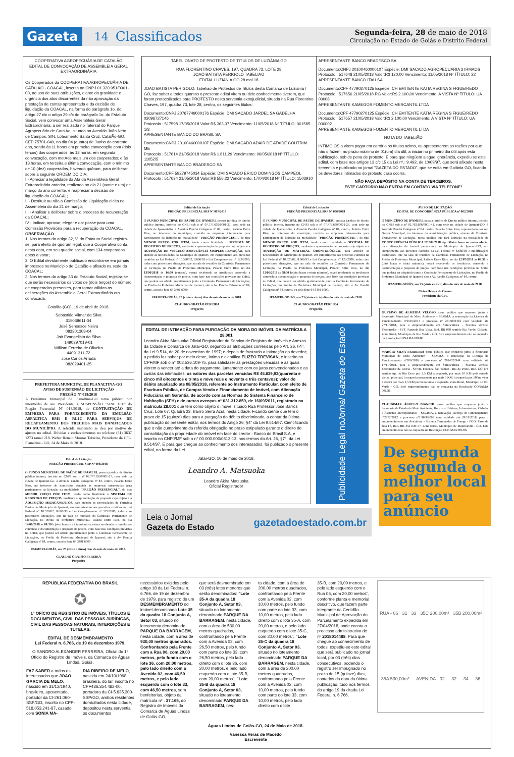Gazeta
14
Classificados
Segunda-feira, 28 de maio de 2018
Circulação no Estado de Goiás e Distrito Federal
COOPERATIVA AGROPECUÁRIA DE CATALÃO
EDITAL DE CONVOCAÇÃO DE ASSEMBLEIA GERAL EXTRAORDINÁRIA
Os Cooperados da COOPERATIVA AGROPECUÁRIA DE CATALÃO - COACAL, inscrita no CNPJ 01.320.951/0001-00, no uso de suas atribuições, diante da gravidade e urgência dos atos decorrentes da não aprovação da prestação de contas apresentada e da decisão de liquidação da COACAL, na forma do parágrafo 1o. do artigo 27 c/c o artigo 29 c/c do parágrafo 1o. do Estatuto Social, vem convocar uma Assembleia Geral Extraordinária, a ser realizada no Tatersal do Parque Agropecuário de CatalÃo, situado na Avenida João Neto de Campos, S/N, Loteamento Santa Cruz, CatalÃo-GO, CEP 75701-040, no dia 04 (quatro) de Junho do corrente ano, sendo às 11 horas em primeira convocação com (dois terços) dos cooperados; às 12 horas, em segunda convocação, com metAde mais um dos cooperados; e às 13 horas, em terceira e última convocação, com o mínimo de 10 (dez) cooperados, havendo quórum, para deliberar sobre a seguinte ORDEM DO DIA:
I - Apreciar a legalidade da Ata da Assembleia Geral Extraordinária anterior, realizada no dia 21 (vonte e um) de março do ano corrente, e reapreciar a decisão de liquidação da COACAL;
II - Destituir ou não a Comissão de Liquidação eleita na Assembleia do dia 21 de março;
III - Analisar e deliberar sobre o processo de recuperação da COACAL;
IV - Indicar, aprovar, eleger e dar posse para uma Comissão Provisória para a recuperação da COACAL.
OBSERVAÇÃO
1. Nos termos do artigo 32, V, do Estatuto Social registra-se, para efeito de quórum legal, que a Cooperativa conta, nesta data, em seu quadro social, com 134 cooperados aptos a votar;
2. O Edital devidamente publicado encontra-se em jornais impressos no Município de Catalão e afixado na sede da COACAL;
3. Nos termos do artigo 33 do Estatuto Social, registra-se que serão necessários os votos de (dois terços) do número de cooperados presentes, para tornar válidas as deliberações da Assembleia Geral Extraordinária ora convocada.
Catalão (GO), 19 de abril de 2018.
Sebastião Vilmar da Silva
315038611-04
José Senoesce Neiva
083301308-04
Jair Evangelista da Silva
1490397019-01
William Ferreira de Oliveira
44091311-72
José Carlos Arruda
082029401-25
PREFEITURA MUNICIPAL DE PLANALTINA-GO
AVISO DE SUSPENSÃO DE LICITAÇÃO
PREGÃO Nº 018/2018
A Prefeitura Municipal de Planaltina-GO torna público por intermédio de seu Presidente, a SUSPENSÃO "SINE DIE" do Pregão Presencial Nº 018/2018, de CONTRATAÇÃO DE EMPRESA PARA FORNECIMENTO DA EMULSÃO ASFÁLTICA RM1 E RL1C PARA SERVIÇOS DE RECAPEAMENTO DOS TRECHOS MAIS DANIFICADOS DO MUNICÍPIO. A referida suspensão se deu por motivo de ajustes no edital. Dúvidas e esclarecimentos no telefone (61) 3637 1273 ramal 218. Weber Renato Mouras Teixeira, Presidente da CPL. Planaltina - GO. 24 de Maio de 2018.
Edital de Licitação
PREGÃO PRESENCIAL SRP Nº 008/2018
O FUNDO MUNICIPAL DE SAÚDE DE IPAMERI, pessoa jurídica de direito público interno, inscrito no CNPJ sob o nº 07.777.639/0001-27, com sede na cidade de Ipameri-Go, à Avenida Pandiá Calógeras nº 84, centro, Palácio Entre Rios, no interesse do município, convida as empresas interessadas para participarem da licitação na modalidade "PREGÃO PRESENCIAL", do tipo MENOR PREÇO POR ITEM, tendo como finalidade o SISTEMA DE REGISTRO DE PREÇOS, mediante a apresentação de proposta cujo objeto é a AQUISIÇÃO MEDICAMENTOS, para atender as necessidades da Farmácia Básica do Município de Ipameri, em cumprimento aos preceitos contidos na Lei Federal nº 10.520/02, 8.666/93 e Lei Complementar nº 123/2006, todas com posteriores alterações, que na sala de reuniões da Comissão Permanente de Licitação, no Prédio da Prefeitura Municipal, Palácio Entre Rios, no dia 14/06/2018 às 08:30 h (oito horas e trinta minutos), estará recebendo os invólucros contendo a documentação e proposta de preços, com base nas condições previstas no Edital, que poderá ser obtido gratuitamente junto a Comissão Permanente de Licitações, no Prédio da Prefeitura Municipal de Ipameri, sito à Av. Pandiá Calógeras nº 84, centro, ou pelo fone 64 3491 6000.
IPAMERI-GOIÁS, aos 25 (vinte e cinco) dias do mês de maio de 2018.
CLAUDIO GRATÃO PEREIRA
Pregoeiro
TABELIONATO DE PROTESTO DE TITULOS DE LUZIÂNIA GO
RUA FLORENTINO CHAVES, 197, QUADRA 73, LOTE 28
JOAO BATISTA PERIGOLO TABELIAO
EDITAL LUZIÂNIA GO 28 mai 18
JOAO BATISTA PERIGOLO, Tabeliao de Protestos de Titulos desta Comarca de Luziania / GO, faz saber a todos quantos o presente edital virem ou dele conhecimento tiverem, que foram protocolizados para PROTESTO nesta serventia extrajudicial, situada na Rua Florentino Chaves, 197, quadra 73, lote 28, centro, os seguintes titulos:
Documento:CNPJ 20767749000176 Espécie: DMI SACADO JARDEL SA GADELHA 02096727146
Protocolo : 517598 17/05/2018 Valor:R$ 363,07 Vencimento: 11/05/2018 Nº TÍTULO: 001585 1/3
APRESENTANTE BANCO DO BRASIL SA
Documento:CNPJ 20100460000107 Espécie: DMI SACADO ADAIR DE ATAIDE COUTRIM ME
Protocolo : 517614 21/05/2018 Valor:R$ 1.611,29 Vencimento: 06/05/2018 Nº TÍTULO: 11052/5
APRESENTANTE BANCO BRADESCO SA
Documento:CPF 59279745034 Espécie: DMI SACADO ERICO DOMINGOS CAMPEOL
Protocolo : 517634 21/05/2018 Valor:R$ 556,22 Vencimento: 17/04/2018 Nº TÍTULO: 1503910
APRESENTANTE BANCO BRADESCO SA
Documento:CNPJ 20100460000107 Espécie: DMI SACADO AGROPECUARIA 3 IRMAOS
Protocolo : 517648 21/05/2018 Valor:R$ 120,00 Vencimento: 11/05/2018 Nº TÍTULO: 22
APRESENTANTE BANCO ITAU SA
Documento:CPF 47790270125 Espécie: CH EMITENTE KATIA REGINA S FIGUEIREDO
Protocolo : 517656 21/05/2018 RG Valor:R$ 2.100,00 Vencimento: A VISTA Nº TÍTULO: UA 00008
APRESENTANTE KAMEGOS FOMENTO MERCANTIL LTDA
Documento:CPF 47790270125 Espécie: CH EMITENTE KATIA REGINA S FIGUEIREDO
Protocolo : 517657 21/05/2018 Valor:R$ 2.100,00 Vencimento: A VISTA Nº TÍTULO: UA 000002
APRESENTANTE KAMEGOS FOMENTO MERCANTIL LTDA
NOTA DO TABELIÃO
INTIMO OS a virem pagar em cartório os títulos acima, ou apresentarem as razões por que não o fazem, no prazo máximo de 01(um) dia útil, a iniciar no primeiro dia útil após esta publicação, sob de pena de protesto. E para que ningúem alegue ignorância, expediu se este edital, com base nos artigos 13 c/c 15 da Lei nº.: 9.492, de 10/09/97, que será afixado nesta serventia e publicado no jornal "GAZETA DO ESTADO", que se edita em Goiânia GO, ficando os devedores intimados do protesto caso ocorra.
NÃO FAÇA DEPÓSITO NA CONTA DE TERCEIROS.
ESTE CARTÓRIO NÃO ENTRA EM CONTATO VIA TELEFONE!
Edital de Licitação
PREGÃO PRESENCIAL SRP Nº 007/2018
O FUNDO MUNICIPAL DE SAÚDE DE IPAMERI, pessoa jurídica de direito público interno, inscrito no CNPJ sob o nº 07.777.639/0001-27, com sede na cidade de Ipameri-Go, à Avenida Pandiá Calógeras nº 84, centro, Palácio Entre Rios, no interesse do município, convida as empresas interessadas para participarem da licitação na modalidade "PREGÃO PRESENCIAL", do tipo MENOR PREÇO POR ITEM, tendo como finalidade o SISTEMA DE REGISTRO DE PREÇOS, mediante a apresentação de proposta cujo objeto é a AQUISIÇÃO DE VEÍCULO AMBULÂNCIA SIMPLES REMOÇÃO, para atender as necessidades do Município de Ipameri, em cumprimento aos preceitos contidos na Lei Federal nº 10.520/02, 8.666/93 e Lei Complementar nº 123/2006, todas com posteriores alterações, que na sala de reuniões da Comissão Permanente de Licitação, no Prédio da Prefeitura Municipal, Palácio Entre Rios, no dia 13/06/2018 às 14:00 (catorze), estará recebendo os invólucros contendo a documentação e proposta de preços, com base nas condições previstas no Edital, que poderá ser obtido gratuitamente junto a Comissão Permanente de Licitações, no Prédio da Prefeitura Municipal de Ipameri, sito à Av. Pandiá Calógeras nº 84, centro, ou pelo fone 64 3491 6000.
IPAMERI-GOIÁS, 25 (vinte e cinco) dias do mês de maio de 2018.
CLAUDIO GRATÃO PEREIRA
Pregoeiro
Edital de Licitação
PREGÃO PRESENCIAL SRP Nº 006/2018
O FUNDO MUNICIPAL DE SAÚDE DE IPAMERI, pessoa jurídica de direito público interno, inscrito no CNPJ sob o nº 07.777.639/0001-27, com sede na cidade de Ipameri-Go, à Avenida Pandiá Calógeras nº 84, centro, Palácio Entre Rios, no interesse do município, convida as empresas interessadas para participarem da licitação na modalidade "PREGÃO PRESENCIAL", do tipo MENOR PREÇO POR ITEM, tendo como finalidade o SISTEMA DE REGISTRO DE PREÇOS, mediante a apresentação de proposta cujo objeto é a AQUISIÇÃO DE MATERIAL ODONTOLÓGICO, para atender as necessidades do Município de Ipameri, em cumprimento aos preceitos contidos na Lei Federal nº 10.520/02, 8.666/93 e Lei Complementar nº 123/2006, todas com posteriores alterações, que na sala de reuniões da Comissão Permanente de Licitação, no Prédio da Prefeitura Municipal, Palácio Entre Rios, no dia 12/06/2018 às 08:30 h (oito horas e trinta minutos), estará recebendo os invólucros contendo a documentação e proposta de preços, com base nas condições previstas no Edital, que poderá ser obtido gratuitamente junto a Comissão Permanente de Licitações, no Prédio da Prefeitura Municipal de Ipameri, sito à Av. Pandiá Calógeras nº 84, centro, ou pelo fone 64 3491 6000.
IPAMERI-GOIÁS, aos 23 (vinte e três) dias do mês de maio de 2018.
CLAUDIO GRATÃO PEREIRA
Pregoeiro
EDITAL DE INTIMAÇÃO PARA PURGAÇÃO DA MORA DO IMÓVEL DA MATRÍCULA 28.001
Leandro Akira Matsuoka Oficial Registrador do Serviço de Registro de Imóveis e Anexos da Cidade e Comarca de Jataí-GO, segundo as atribuições conferidas pelo Art. 26, §4°, da Lei 9.514, de 20 de novembro de 1997; e depois de frustrada a intimação do devedor; a pedido faz saber por meio deste, intima e cientifica ELIZEO TREVISAN, e inscrito no CPF/MF sob o n° 008.536.109-75, para satisfazer as prestações vencidas e as quais vierem a vencer até a data do pagamento, juntamente com os juros convencionados e as custas das intimações; os valores das parcelas vencidas R$ 45.839,93(quarenta e cinco mil oitocentos e trinta e nove reais e noventa e três centavos); valor do débito atualizado ate 08/05/2018, referente ao Instrumento Particular, com efeito de Escritura Pública, de Compra Venda e Financiamento de Imóvel, com Alienação Fiduciária em Garantia, de acordo com as Normas do Sistema Financeiro de Habitação (SFH) e de outras avenças n° 031.312.859, de 16/09/2011, registrado na matrícula 28.001 que tem como objeto o imóvel situado Rua Professor José Barros Cruz, Lote 07, Quadra 23, Bairro Serra Azul, nesta cidade. Ficando ciente que tem o prazo de 15 (quinze) dias para a purgação do débito discriminado, a contar da última publicação do presente edital, nos termos do Artigo 26, §4° da Lei 9.514/97. Cientificando que o não cumprimento da referida obrigação no prazo estipulado garante o direito de consolidação da propriedade do imóvel em face do credor - Banco do Brasil S.A, e inscrito no CNPJ/MF sob o n° 00.000.000/0313-13, nos termos do Art. 26, §7°, da Lei 9.514/97. E para que chegue ao conhecimento dos interessados, foi publicado o presente edital, na forma da Lei.
Jataí-GO, 10 de maio de 2018.
Leandro A. Matsuoka
Leandro Akira Matsuoka
Oficial Registrador
Publicidade Legal no Jornal Gazeta do Estado
Leia o Jornal
Gazeta do Estado
gazetadoestado.com.br
AVISO DE LICITAÇÃO
EDITAL DE CONCORRÊNCIA PÚBLICA nº 002/2018
O MUNICÍPIO DE IPAMERI, pessoa jurídica de Direito público interno, inscrito no CNPJ sob o nº 01.763.606/0001-41, com sede na cidade de Ipameri-GO, à Avenida Pandiá Calógeras nº 84, centro, Palácio Entre Rios, representado por seu Gestor Municipal, no interesse da administração pública, através da Comissão Permanente de Licitação, torna público que fará licitação na modalidade de CONCORRÊNCIA PÚBLICA Nº 002/2018, tipo Maior lance ou maior oferta, para alienação de imóvel pertencente ao Município de Ipameri/GO, em cumprimento aos preceitos contidos na Lei Federal nº 8.666/93 e modificações posteriores, que na sala de reuniões da Comissão Permanente de Licitação, no Prédio da Prefeitura Municipal, Palácio Entre Rios, no dia 12/07/2018 às 08:30 h (oito horas e trinta minutos), estará recebendo os invólucros contendo a documentação e proposta de preços, com base nas condições previstas no Edital que poderá ser adquirido junto a Comissão Permanente de Licitações, no Prédio da Prefeitura Municipal de Ipameri, sito à Av. Pandiá Calógeras, nº 84, centro.
IPAMERI-GOIÁS, aos 25 (vinte e cinco) dias do mês de maio de 2018.
Eloisa Helena do Carmo
Presidente da CPL
GUSTAVO DE ALMEIDA VELOSO torna público que requereu junto a Secretaria Municipal de Meio Ambiente – SEMMA, a renovação da Licença de Funcionamento nº2591/2014 e processo nº 2015002493 com validade até 27/11/2018, para o empreendimento em Suinocultura - Sistema Vertical Terminador - SVT. Fazenda Boa Vista, Rod. BR 060 sentido Rio Verde/ Goiânia. Zona Rural, Município de Rio Verde - GO. Este empreendimento não se enquadra na Resolução CONAMA 001/86.
MARCIO SILVA FERREIRA torna público que requereu junto a Secretaria Municipal de Meio Ambiente – SEMMA, a renovação da Licença de Funcionamento nº206/2016 e processo nº 2014022944 com validade até 17/11/2018, para o empreendimento em Suinocultura - Sistema Vertical Terminador de Recria - SVTR. Fazenda São Tomaz - Rio do Peixe, Rod. GO 174 sentido Ap. do Rio Doce por 2,5 KM à esquerda, por mais 10 KM pela estrada vicinal principal, à esquerda novamente por mais 5 KM, à esquerda por 500m, virar à direita por mais 1,5 KM permanecendo a esquerda. Zona Rural, Município de Rio Verde - GO. Este empreendimento não se enquadra na Resolução CONAMA 001/86.
CLAUDIMAR ÂNGELO BIANCHI torna público que requereu junto a Secretaria de Estado de Meio Ambiente, Recursos Hídricos, Infraestrutura, Cidades e Assuntos Metropolitanos - SECIMA, a renovação Licença de Funcionamento nº2772/2012 e processo nº15849/2009 com validade até 28/11/2018, para o empreendimento em Avicultura - Sistema Terminador de Frango - FGO. Fazenda Boa Fé, Rod. BR 452 KM 57. Zona Rural, Município de Maurilândia - GO. Este empreendimento não se enquadra na Resolução CONAMA 001/86.
De segunda a segunda o melhor local para seu anúncio
REPÚBLICA FEDERATIVA DO BRASIL
✪
1° OFÍCIO DE REGISTRO DE IMÓVEIS, TÍTULOS E DOCUMENTOS, CIVIL DAS PESSOAS JURÍDICAS, CIVIL DAS PESSOAS NATURAIS, INTERDIÇÕES E TUTELAS.
EDITAL DE DESMEMBRAMENTO
Lei Federal n. 6.766, de 19 de dezembro 1979.
O SANDRO ALEXANDER FERREIRA, Oficial do 1° Ofício do Registro de Imóveis, da Comarca de Águas Lindas, Goiás.
FAZ SABER a todos os interessados que JOAO GARCIA DE MELO, nascido em 31/12/1940, brasileiro, aposentado, portador da CI-261.060-SSP/GO, inscrito no CPF-518.053.241-87, casado com SONIA MA-
RIA RIBEIRO DE MELO, nascida em 24/10/1968, brasileira, do lar, inscrita no CPF486.354.482-00, portadora da CI-5.635.300-SSP/GO, ambos residentes domiciliados nesta cidade, depositou nesta serventia os documentos
necessários exigidos pelo artigo 18 da Lei Federal n. 6.766, de 19 de dezembro de 1979, para registro de um DESMEMBRAMENTO do imóvel denominado Lote 35 da quadra 18 Conjunto A, Setor 03, situado no loteamento denominado PARQUE DA BARRAGEM, nesta cidade, com a área de 930,00 metros quadrados. Confrontando pela Frente com a Rua 06, com 20,00 metros, pelo fundo com o lote 36, com 20,00 metros, pelo lado direito com a Avenida 02, com 46,50 metros, e pelo lado esquerdo com o lote 33, com 46,50 metros, sem benfeitorias, objeto da matricula nº . 37.165, do Registro de Imóveis da Comarca de Águas Lindas de Goiás-GO,
que será desmembrado em 03 (três) lotes menores que serão denominados: "Lote 35-A da quadra 18 Conjunto A, Setor 03, situado no loteamento denominado PARQUE DA BARRAGEM, nesta cidade, com a área de 530,00 metros quadrados, confrontando pela Frente com a Avenida 02, com 26,50 metros, pelo fundo com parte do lote 33, com 26,50 metros, pelo lado direito com o lote 36, com 20,00 metros, e pelo lado esquerdo com o lote 35-B, com 20,00 metros", "Lote 35-B da quadra 18 Conjunto A, Setor 03, situado no loteamento denominado PARQUE DA BARRAGEM, nes-
ta cidade, com a área de 200,00 metros quadrados, confrontando pela Frente com a Avenida 02, com 10,00 metros, pelo fundo com parte do lote 33, com 10,00 metros, pelo lado direito com o lote 35-A, com 20,00 metros, e pelo lado esquerdo com o lote 35-C, com 20,00 metros", "Lote 35-C da quadra 18 Conjunto A, Setor 03, situado no loteamento denominado PARQUE DA BARRAGEM, nesta cidade, com a área de 200,00 metros quadrados, confrontando pela Frente com a Avenida 02, com 10,00 metros, pelo fundo com parte do lote 33, com 10,00 metros, pelo lado direito com o lote
35-B, com 20,00 metros, e pelo lado esquerdo com o Rua 06, com 20,00 metros", conforme planta e memorial descritivo, que fazem parte integrante da Certidão Municipal de Aprovação do Parcelamento expedida em 27/04/2018, onde consta o processo administrativo de nº 2018014488. Para que chegue ao conhecimento de todos, expediu-se este edital que será publicado no jornal local, por 03 (três) dias consecutivos, podendo o registro ser impugnado no prazo de 15 (quinze) dias, contados da data da última publicação, tudo nos termos do artigo 19 da citada Lei Federal n. 6.766.
Águas Lindas de Goiás-GO, 24 de Maio de 2018.
Vanessa Veras de Macedo
Escrevente
RUA - 06 31 33 35C 200,00m² 35B 200,00m² 35A 530,00m² AVENIDA - 02 32 34 36